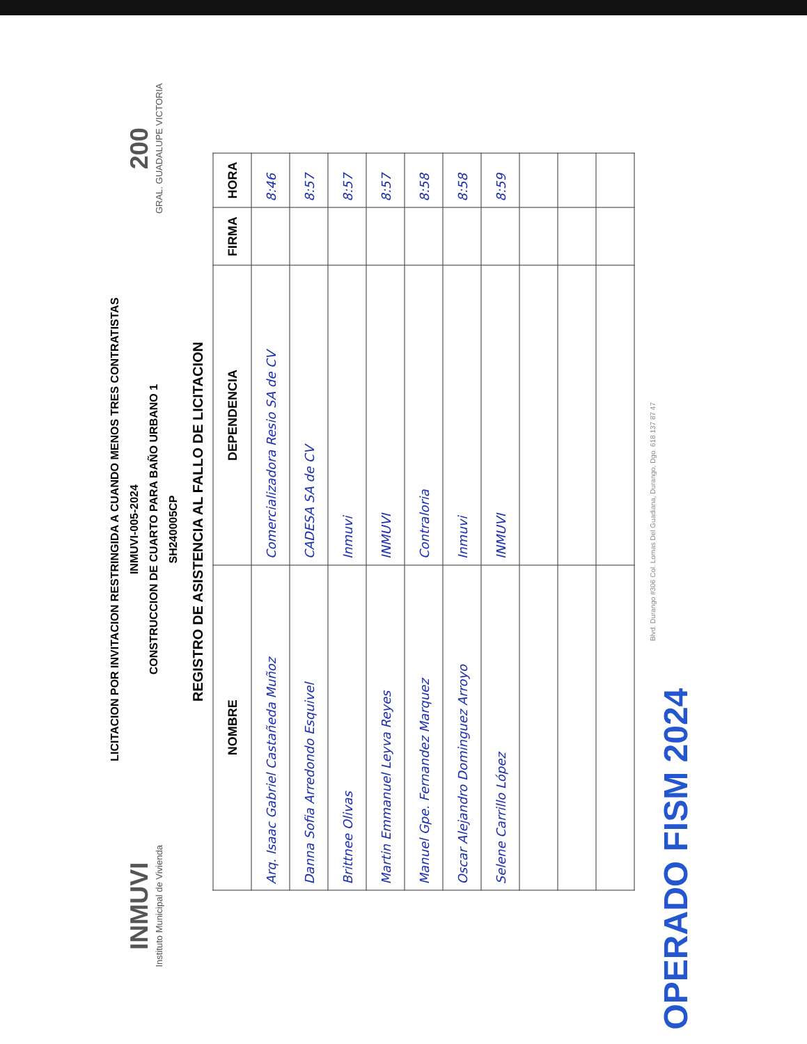INMUVI
Instituto Municipal de Vivienda
LICITACION POR INVITACION RESTRINGIDA A CUANDO MENOS TRES CONTRATISTAS
INMUVI-005-2024
CONSTRUCCION DE CUARTO PARA BAÑO URBANO 1
SH240005CP
200
GRAL. GUADALUPE VICTORIA
REGISTRO DE ASISTENCIA AL FALLO DE LICITACION
| NOMBRE | DEPENDENCIA | FIRMA | HORA |
| --- | --- | --- | --- |
| Arq. Isaac Gabriel Castañeda Muñoz | Comercializadora Resio SA de CV | | 8:46 |
| Danna Sofia Arredondo Esquivel | CADESA SA de CV | | 8:57 |
| Brittnee Olivas | Inmuvi | | 8:57 |
| Martin Emmanuel Leyva Reyes | INMUVI | | 8:57 |
| Manuel Gpe. Fernandez Marquez | Contraloria | | 8:58 |
| Oscar Alejandro Dominguez Arroyo | Inmuvi | | 8:58 |
| Selene Carrillo López | INMUVI | | 8:59 |
Blvd. Durango #306 Col. Lomas Del Guadiana, Durango, Dgo. 618 137 87 47
OPERADO FISM 2024